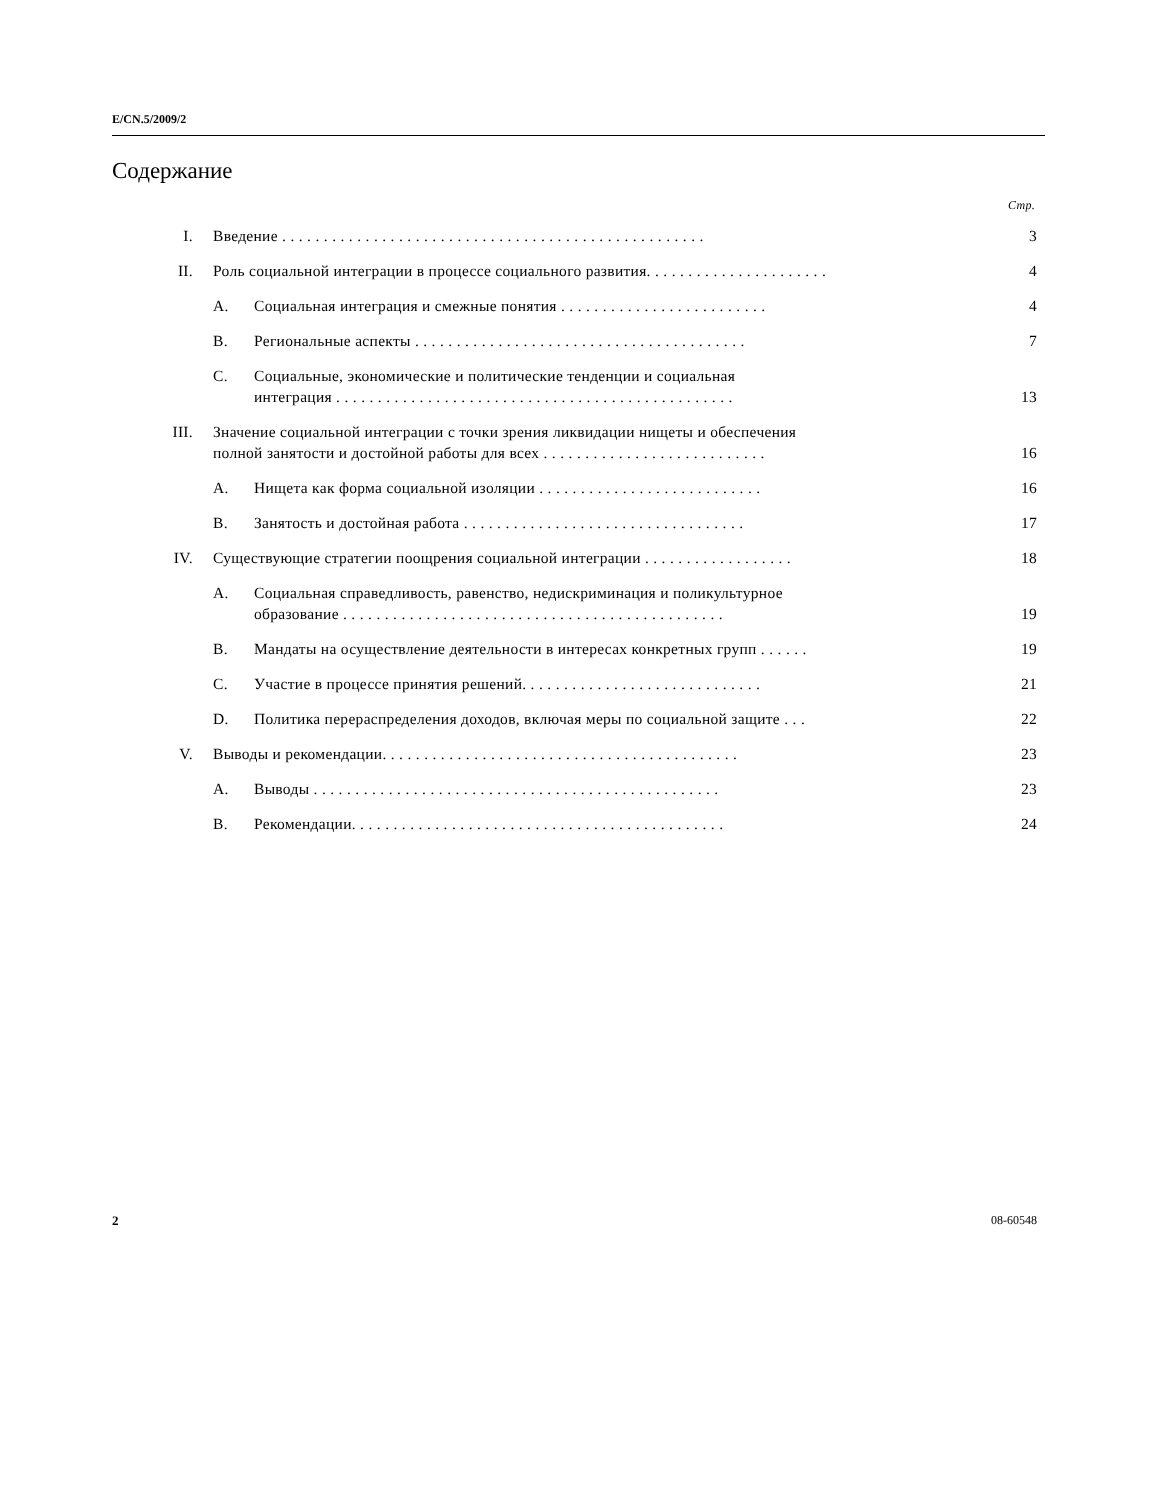E/CN.5/2009/2
Содержание
Стр.
I.
Введение . . . . . . . . . . . . . . . . . . . . . . . . . . . . . . . . . . . . . . . . . . . . . . . . . . .
3
II.
Роль социальной интеграции в процессе социального развития. . . . . . . . . . . . . . . . . . . . . .
4
A.
Социальная интеграция и смежные понятия . . . . . . . . . . . . . . . . . . . . . . . . .
4
B.
Региональные аспекты . . . . . . . . . . . . . . . . . . . . . . . . . . . . . . . . . . . . . . . .
7
C.
Социальные, экономические и политические тенденции и социальная
интеграция . . . . . . . . . . . . . . . . . . . . . . . . . . . . . . . . . . . . . . . . . . . . . . . .
13
III.
Значение социальной интеграции с точки зрения ликвидации нищеты и обеспечения
полной занятости и достойной работы для всех . . . . . . . . . . . . . . . . . . . . . . . . . . .
16
A.
Нищета как форма социальной изоляции . . . . . . . . . . . . . . . . . . . . . . . . . . .
16
B.
Занятость и достойная работа . . . . . . . . . . . . . . . . . . . . . . . . . . . . . . . . . .
17
IV.
Существующие стратегии поощрения социальной интеграции . . . . . . . . . . . . . . . . . .
18
A.
Социальная справедливость, равенство, недискриминация и поликультурное
образование . . . . . . . . . . . . . . . . . . . . . . . . . . . . . . . . . . . . . . . . . . . . . .
19
B.
Мандаты на осуществление деятельности в интересах конкретных групп . . . . . .
19
C.
Участие в процессе принятия решений. . . . . . . . . . . . . . . . . . . . . . . . . . . . .
21
D.
Политика перераспределения доходов, включая меры по социальной защите . . .
22
V.
Выводы и рекомендации. . . . . . . . . . . . . . . . . . . . . . . . . . . . . . . . . . . . . . . . . . .
23
A.
Выводы . . . . . . . . . . . . . . . . . . . . . . . . . . . . . . . . . . . . . . . . . . . . . . . . .
23
B.
Рекомендации. . . . . . . . . . . . . . . . . . . . . . . . . . . . . . . . . . . . . . . . . . . . .
24
2 08-60548